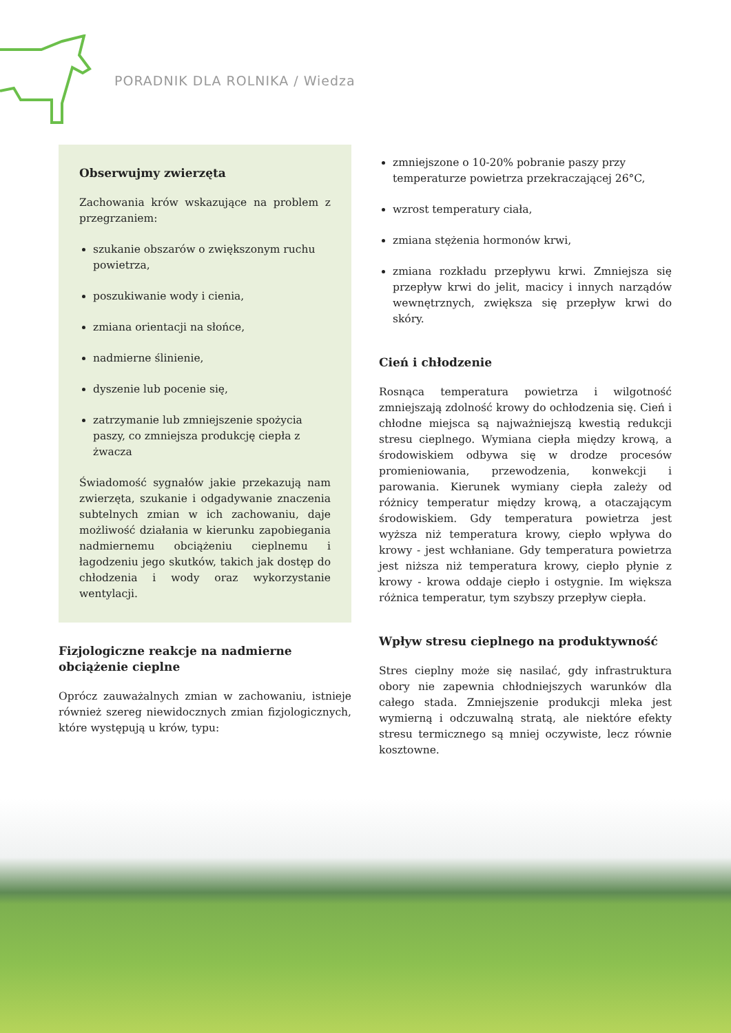PORADNIK DLA ROLNIKA / Wiedza
Obserwujmy zwierzęta
Zachowania krów wskazujące na problem z przegrzaniem:
szukanie obszarów o zwiększonym ruchu powietrza,
poszukiwanie wody i cienia,
zmiana orientacji na słońce,
nadmierne ślinienie,
dyszenie lub pocenie się,
zatrzymanie lub zmniejszenie spożycia paszy, co zmniejsza produkcję ciepła z żwacza
Świadomość sygnałów jakie przekazują nam zwierzęta, szukanie i odgadywanie znaczenia subtelnych zmian w ich zachowaniu, daje możliwość działania w kierunku zapobiegania nadmiernemu obciążeniu cieplnemu i łagodzeniu jego skutków, takich jak dostęp do chłodzenia i wody oraz wykorzystanie wentylacji.
Fizjologiczne reakcje na nadmierne obciążenie cieplne
Oprócz zauważalnych zmian w zachowaniu, istnieje również szereg niewidocznych zmian fizjologicznych, które występują u krów, typu:
zmniejszone o 10-20% pobranie paszy przy temperaturze powietrza przekraczającej 26°C,
wzrost temperatury ciała,
zmiana stężenia hormonów krwi,
zmiana rozkładu przepływu krwi. Zmniejsza się przepływ krwi do jelit, macicy i innych narządów wewnętrznych, zwiększa się przepływ krwi do skóry.
Cień i chłodzenie
Rosnąca temperatura powietrza i wilgotność zmniejszają zdolność krowy do ochłodzenia się. Cień i chłodne miejsca są najważniejszą kwestią redukcji stresu cieplnego. Wymiana ciepła między krową, a środowiskiem odbywa się w drodze procesów promieniowania, przewodzenia, konwekcji i parowania. Kierunek wymiany ciepła zależy od różnicy temperatur między krową, a otaczającym środowiskiem. Gdy temperatura powietrza jest wyższa niż temperatura krowy, ciepło wpływa do krowy - jest wchłaniane. Gdy temperatura powietrza jest niższa niż temperatura krowy, ciepło płynie z krowy - krowa oddaje ciepło i ostygnie. Im większa różnica temperatur, tym szybszy przepływ ciepła.
Wpływ stresu cieplnego na produktywność
Stres cieplny może się nasilać, gdy infrastruktura obory nie zapewnia chłodniejszych warunków dla całego stada. Zmniejszenie produkcji mleka jest wymierną i odczuwalną stratą, ale niektóre efekty stresu termicznego są mniej oczywiste, lecz równie kosztowne.